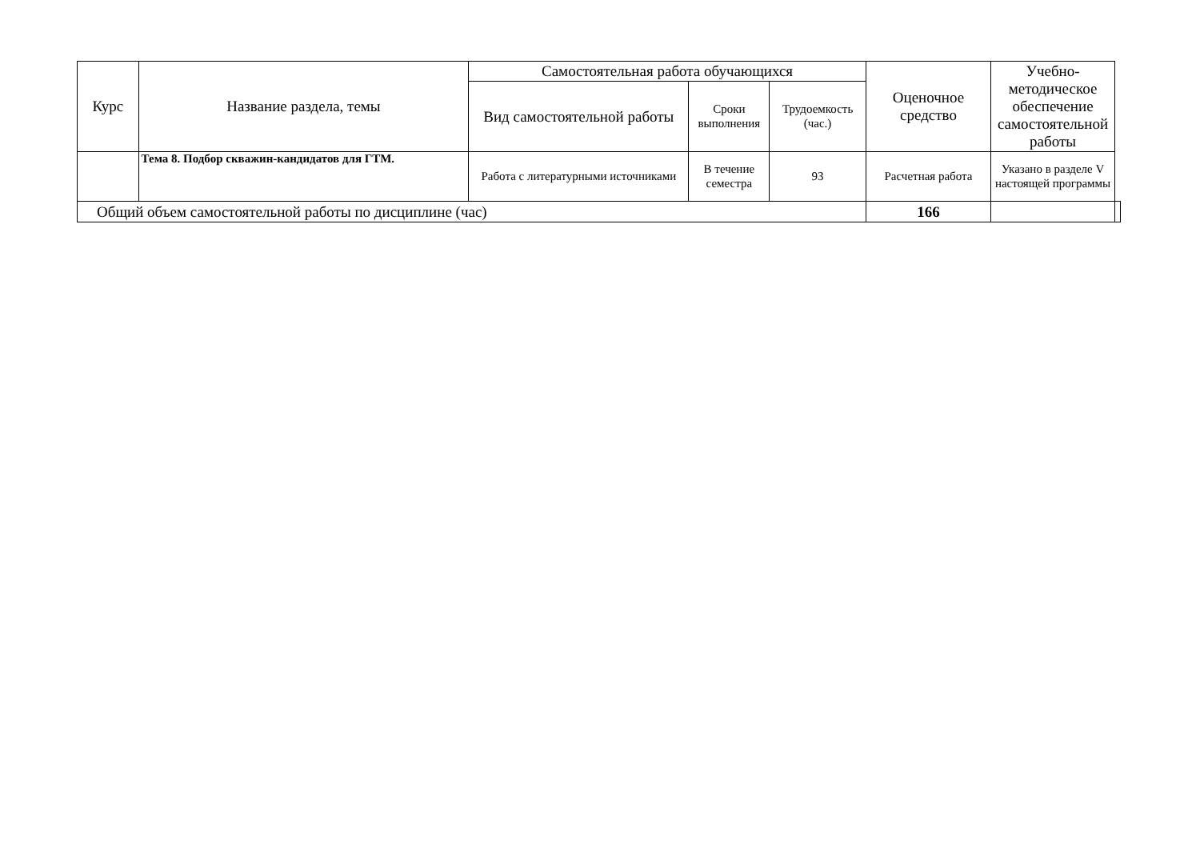| Курс | Название раздела, темы | Самостоятельная работа обучающихся | | | Оценочное средство | Учебно-методическое обеспечение самостоятельной работы | |
| --- | --- | --- | --- | --- | --- | --- | --- |
| | | Вид самостоятельной работы | Сроки выполнения | Трудоемкость (час.) | | | |
| | Тема 8. Подбор скважин-кандидатов для ГТМ. | Работа с литературными источниками | В течение семестра | 93 | Расчетная работа | Указано в разделе V настоящей программы | |
| Общий объем самостоятельной работы по дисциплине (час) | | | | | 166 | | |